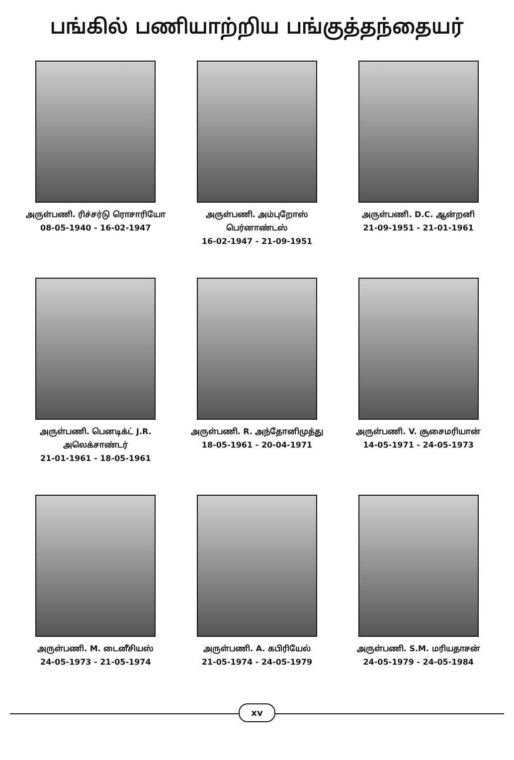பங்கில் பணியாற்றிய பங்குத்தந்தையர்
அருள்பணி. ரிச்சர்டு ரொசாரியோ
08-05-1940 - 16-02-1947
அருள்பணி. அம்புறோஸ் பெர்னாண்டஸ்
16-02-1947 - 21-09-1951
அருள்பணி. D.C. ஆன்றனி
21-09-1951 - 21-01-1961
அருள்பணி. பெனடிக்ட் J.R.
அலெக்சாண்டர்
21-01-1961 - 18-05-1961
அருள்பணி. R. அந்தோனிமுத்து
18-05-1961 - 20-04-1971
அருள்பணி. V. சூசைமரியான்
14-05-1971 - 24-05-1973
அருள்பணி. M. டைனீசியஸ்
24-05-1973 - 21-05-1974
அருள்பணி. A. கபிரியேல்
21-05-1974 - 24-05-1979
அருள்பணி. S.M. மரியதாசன்
24-05-1979 - 24-05-1984
xv